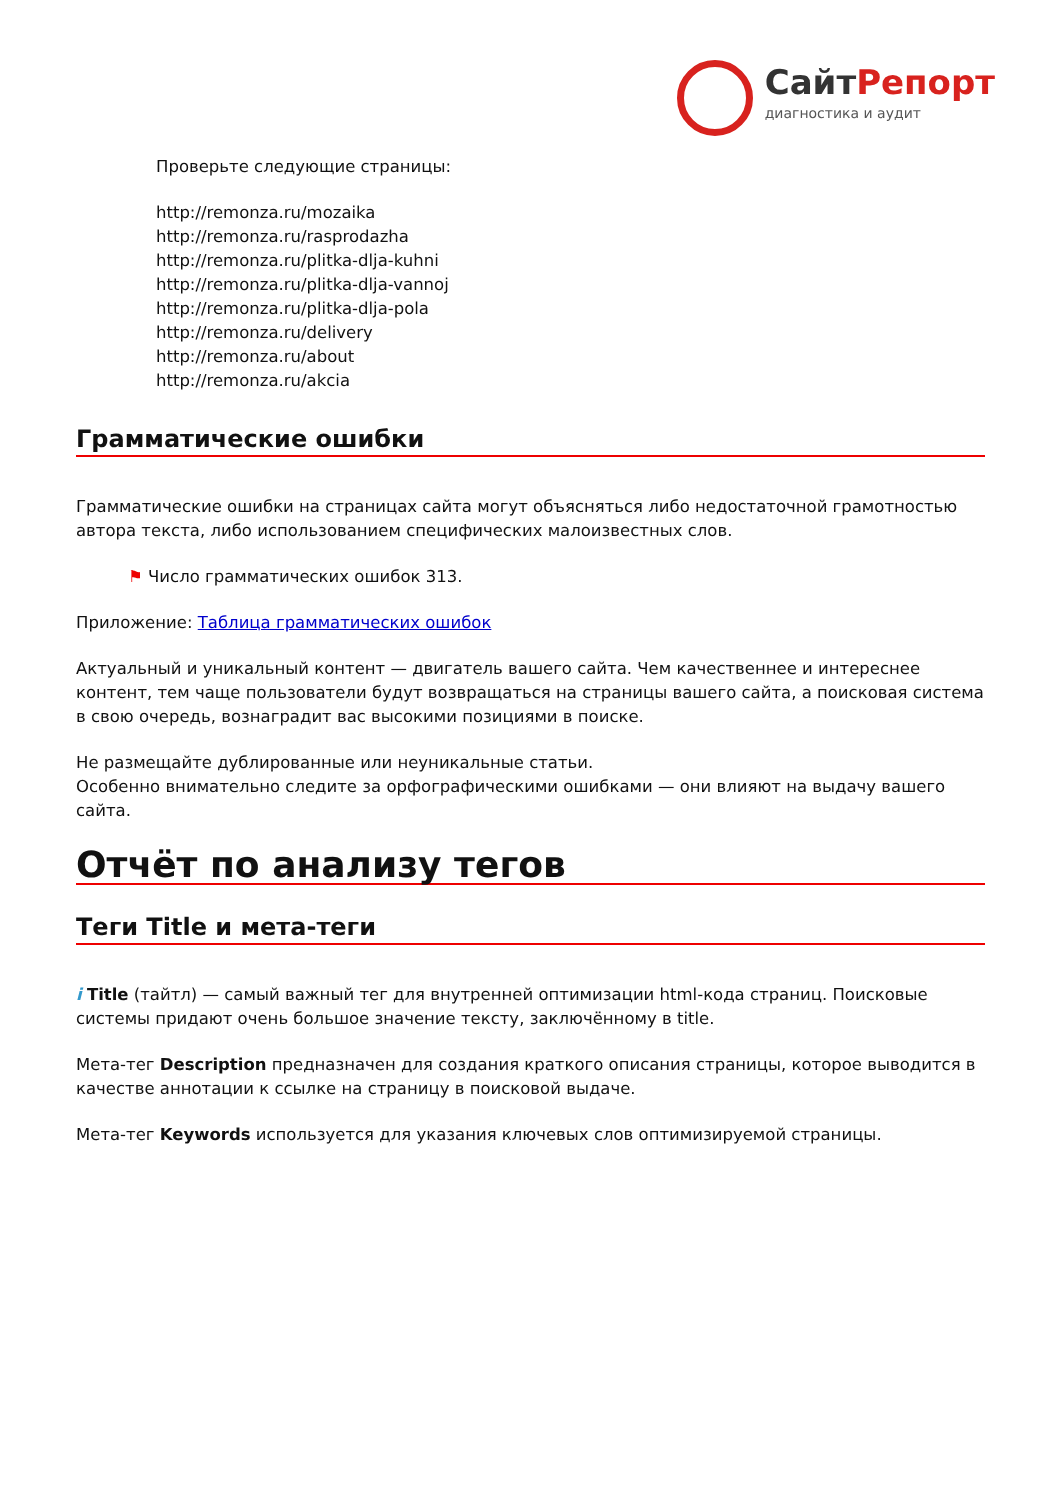СайтРепорт
диагностика и аудит
Проверьте следующие страницы:
http://remonza.ru/mozaika
http://remonza.ru/rasprodazha
http://remonza.ru/plitka-dlja-kuhni
http://remonza.ru/plitka-dlja-vannoj
http://remonza.ru/plitka-dlja-pola
http://remonza.ru/delivery
http://remonza.ru/about
http://remonza.ru/akcia
Грамматические ошибки
Грамматические ошибки на страницах сайта могут объясняться либо недостаточной грамотностью автора текста, либо использованием специфических малоизвестных слов.
⚑ Число грамматических ошибок 313.
Приложение: Таблица грамматических ошибок
Актуальный и уникальный контент — двигатель вашего сайта. Чем качественнее и интереснее контент, тем чаще пользователи будут возвращаться на страницы вашего сайта, а поисковая система в свою очередь, вознаградит вас высокими позициями в поиске.
Не размещайте дублированные или неуникальные статьи.
Особенно внимательно следите за орфографическими ошибками — они влияют на выдачу вашего сайта.
Отчёт по анализу тегов
Теги Title и мета-теги
i Title (тайтл) — самый важный тег для внутренней оптимизации html-кода страниц. Поисковые системы придают очень большое значение тексту, заключённому в title.
Мета-тег Description предназначен для создания краткого описания страницы, которое выводится в качестве аннотации к ссылке на страницу в поисковой выдаче.
Мета-тег Keywords используется для указания ключевых слов оптимизируемой страницы.